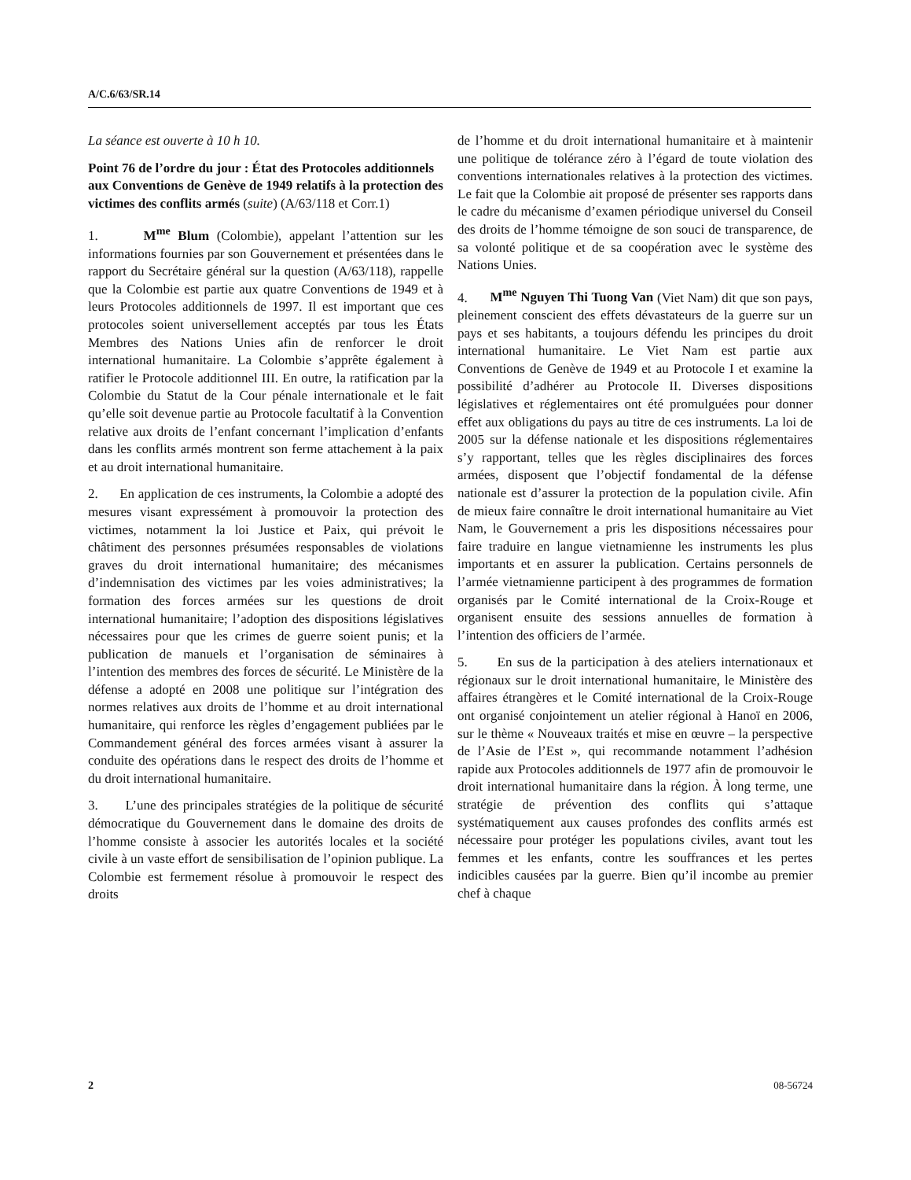A/C.6/63/SR.14
La séance est ouverte à 10 h 10.
Point 76 de l’ordre du jour : État des Protocoles additionnels aux Conventions de Genève de 1949 relatifs à la protection des victimes des conflits armés (suite) (A/63/118 et Corr.1)
1. M<sup>me</sup> Blum (Colombie), appelant l’attention sur les informations fournies par son Gouvernement et présentées dans le rapport du Secrétaire général sur la question (A/63/118), rappelle que la Colombie est partie aux quatre Conventions de 1949 et à leurs Protocoles additionnels de 1997. Il est important que ces protocoles soient universellement acceptés par tous les États Membres des Nations Unies afin de renforcer le droit international humanitaire. La Colombie s’apprête également à ratifier le Protocole additionnel III. En outre, la ratification par la Colombie du Statut de la Cour pénale internationale et le fait qu’elle soit devenue partie au Protocole facultatif à la Convention relative aux droits de l’enfant concernant l’implication d’enfants dans les conflits armés montrent son ferme attachement à la paix et au droit international humanitaire.
2. En application de ces instruments, la Colombie a adopté des mesures visant expressément à promouvoir la protection des victimes, notamment la loi Justice et Paix, qui prévoit le châtiment des personnes présumées responsables de violations graves du droit international humanitaire; des mécanismes d’indemnisation des victimes par les voies administratives; la formation des forces armées sur les questions de droit international humanitaire; l’adoption des dispositions législatives nécessaires pour que les crimes de guerre soient punis; et la publication de manuels et l’organisation de séminaires à l’intention des membres des forces de sécurité. Le Ministère de la défense a adopté en 2008 une politique sur l’intégration des normes relatives aux droits de l’homme et au droit international humanitaire, qui renforce les règles d’engagement publiées par le Commandement général des forces armées visant à assurer la conduite des opérations dans le respect des droits de l’homme et du droit international humanitaire.
3. L’une des principales stratégies de la politique de sécurité démocratique du Gouvernement dans le domaine des droits de l’homme consiste à associer les autorités locales et la société civile à un vaste effort de sensibilisation de l’opinion publique. La Colombie est fermement résolue à promouvoir le respect des droits
de l’homme et du droit international humanitaire et à maintenir une politique de tolérance zéro à l’égard de toute violation des conventions internationales relatives à la protection des victimes. Le fait que la Colombie ait proposé de présenter ses rapports dans le cadre du mécanisme d’examen périodique universel du Conseil des droits de l’homme témoigne de son souci de transparence, de sa volonté politique et de sa coopération avec le système des Nations Unies.
4. M<sup>me</sup> Nguyen Thi Tuong Van (Viet Nam) dit que son pays, pleinement conscient des effets dévastateurs de la guerre sur un pays et ses habitants, a toujours défendu les principes du droit international humanitaire. Le Viet Nam est partie aux Conventions de Genève de 1949 et au Protocole I et examine la possibilité d’adhérer au Protocole II. Diverses dispositions législatives et réglementaires ont été promulguées pour donner effet aux obligations du pays au titre de ces instruments. La loi de 2005 sur la défense nationale et les dispositions réglementaires s’y rapportant, telles que les règles disciplinaires des forces armées, disposent que l’objectif fondamental de la défense nationale est d’assurer la protection de la population civile. Afin de mieux faire connaître le droit international humanitaire au Viet Nam, le Gouvernement a pris les dispositions nécessaires pour faire traduire en langue vietnamienne les instruments les plus importants et en assurer la publication. Certains personnels de l’armée vietnamienne participent à des programmes de formation organisés par le Comité international de la Croix-Rouge et organisent ensuite des sessions annuelles de formation à l’intention des officiers de l’armée.
5. En sus de la participation à des ateliers internationaux et régionaux sur le droit international humanitaire, le Ministère des affaires étrangères et le Comité international de la Croix-Rouge ont organisé conjointement un atelier régional à Hanoï en 2006, sur le thème « Nouveaux traités et mise en œuvre – la perspective de l’Asie de l’Est », qui recommande notamment l’adhésion rapide aux Protocoles additionnels de 1977 afin de promouvoir le droit international humanitaire dans la région. À long terme, une stratégie de prévention des conflits qui s’attaque systématiquement aux causes profondes des conflits armés est nécessaire pour protéger les populations civiles, avant tout les femmes et les enfants, contre les souffrances et les pertes indicibles causées par la guerre. Bien qu’il incombe au premier chef à chaque
2 08-56724